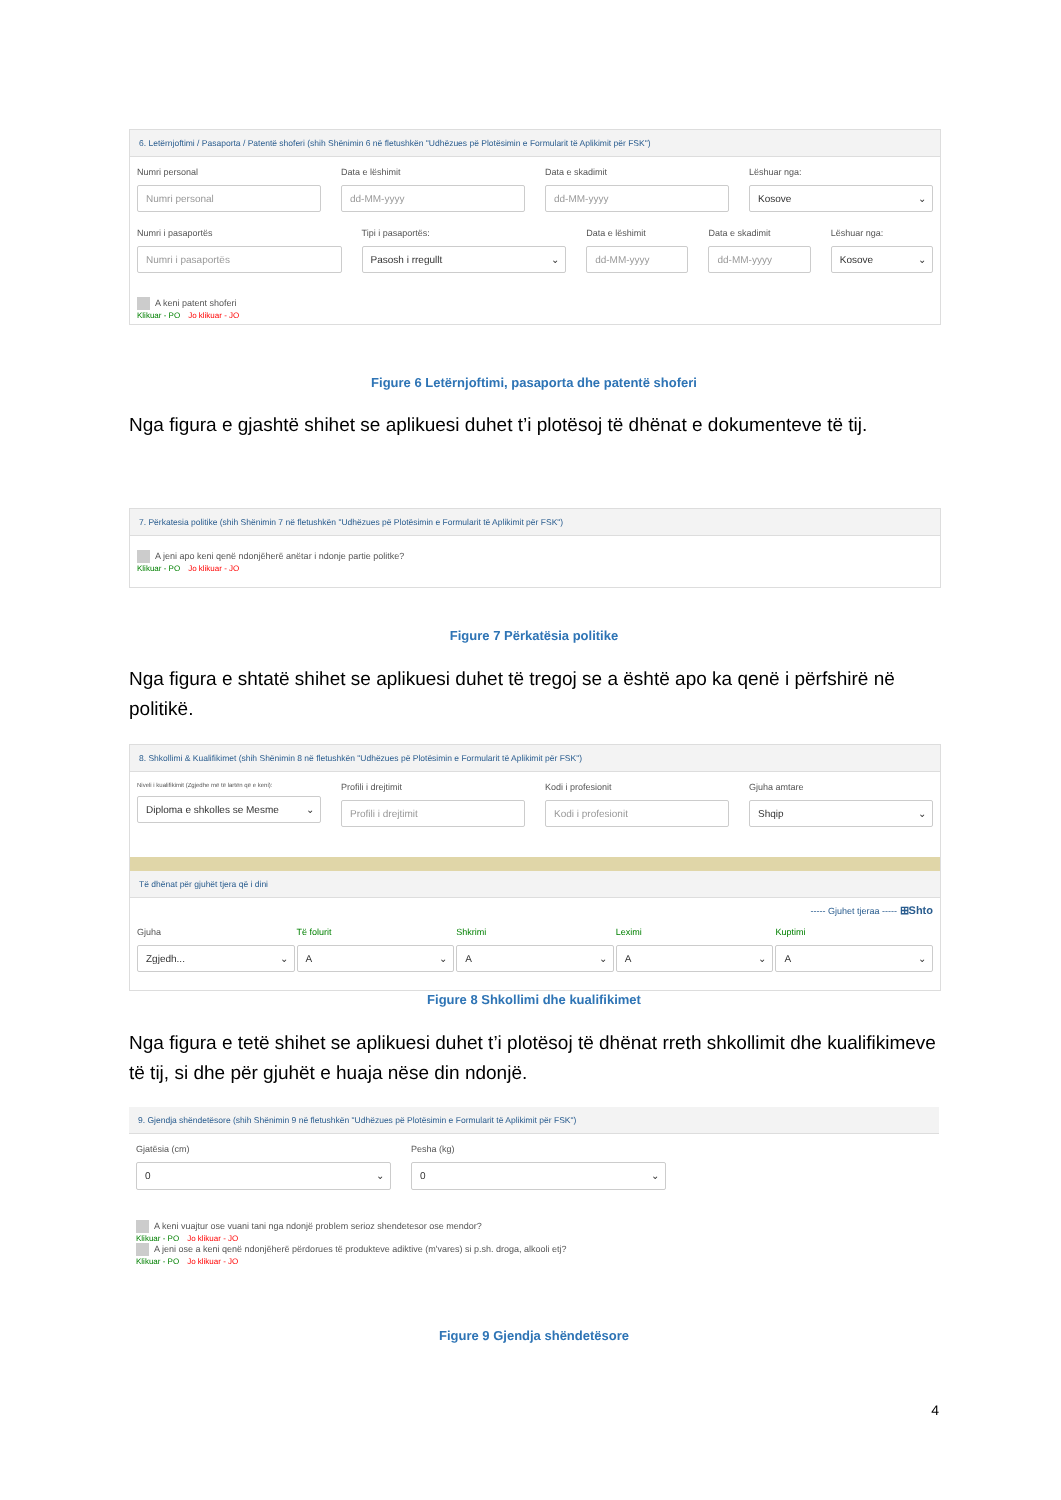6. Letërnjoftimi / Pasaporta / Patentë shoferi (shih Shënimin 6 në fletushkën "Udhëzues pë Plotësimin e Formularit të Aplikimit për FSK")
Numri personal
Numri personal
Data e lëshimit
dd-MM-yyyy
Data e skadimit
dd-MM-yyyy
Lëshuar nga:
Kosove
Numri i pasaportës
Numri i pasaportës
Tipi i pasaportës:
Pasosh i rregullt
Data e lëshimit
dd-MM-yyyy
Data e skadimit
dd-MM-yyyy
Lëshuar nga:
Kosove
A keni patent shoferi
Klikuar - PO Jo klikuar - JO
Figure 6 Letërnjoftimi, pasaporta dhe patentë shoferi
Nga figura e gjashtë shihet se aplikuesi duhet t’i plotësoj të dhënat e dokumenteve të tij.
7. Përkatesia politike (shih Shënimin 7 në fletushkën "Udhëzues pë Plotësimin e Formularit të Aplikimit për FSK")
A jeni apo keni qenë ndonjëherë anëtar i ndonje partie politke?
Klikuar - PO Jo klikuar - JO
Figure 7 Përkatësia politike
Nga figura e shtatë shihet se aplikuesi duhet të tregoj se a është apo ka qenë i përfshirë në politikë.
8. Shkollimi & Kualifikimet (shih Shënimin 8 në fletushkën "Udhëzues pë Plotësimin e Formularit të Aplikimit për FSK")
Niveli i kualifikimit (Zgjedhe më të lartën që e keni):
Diploma e shkolles se Mesme
Profili i drejtimit
Profili i drejtimit
Kodi i profesionit
Kodi i profesionit
Gjuha amtare
Shqip
Të dhënat për gjuhët tjera që i dini
----- Gjuhet tjeraa ----- ⊞Shto
Gjuha
Zgjedh...
Të folurit
A
Shkrimi
A
Leximi
A
Kuptimi
A
Figure 8 Shkollimi dhe kualifikimet
Nga figura e tetë shihet se aplikuesi duhet t’i plotësoj të dhënat rreth shkollimit dhe kualifikimeve të tij, si dhe për gjuhët e huaja nëse din ndonjë.
9. Gjendja shëndetësore (shih Shënimin 9 në fletushkën "Udhëzues pë Plotësimin e Formularit të Aplikimit për FSK")
Gjatësia (cm)
0
Pesha (kg)
0
A keni vuajtur ose vuani tani nga ndonjë problem serioz shendetesor ose mendor?
Klikuar - PO Jo klikuar - JO
A jeni ose a keni qenë ndonjëherë përdorues të produkteve adiktive (m'vares) si p.sh. droga, alkooli etj?
Klikuar - PO Jo klikuar - JO
Figure 9 Gjendja shëndetësore
4